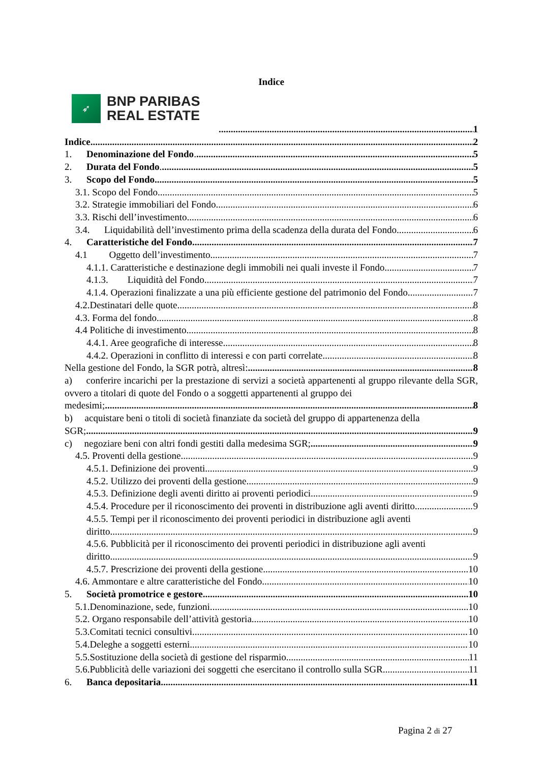Indice
➶
BNP PARIBAS
REAL ESTATE
1
Indice 2
1. Denominazione del Fondo. 5
2. Durata del Fondo. 5
3. Scopo del Fondo. 5
3.1. Scopo del Fondo. 5
3.2. Strategie immobiliari del Fondo. 6
3.3. Rischi dell’investimento. 6
3.4. Liquidabilità dell’investimento prima della scadenza della durata del Fondo. 6
4. Caratteristiche del Fondo. 7
4.1 Oggetto dell’investimento. 7
4.1.1. Caratteristiche e destinazione degli immobili nei quali investe il Fondo. 7
4.1.3. Liquidità del Fondo. 7
4.1.4. Operazioni finalizzate a una più efficiente gestione del patrimonio del Fondo. 7
4.2.Destinatari delle quote. 8
4.3. Forma del fondo 8
4.4 Politiche di investimento. 8
4.4.1. Aree geografiche di interesse. 8
4.4.2. Operazioni in conflitto di interessi e con parti correlate. 8
Nella gestione del Fondo, la SGR potrà, altresì: 8
a) conferire incarichi per la prestazione di servizi a società appartenenti al gruppo rilevante della SGR, ovvero a titolari di quote del Fondo o a soggetti appartenenti al gruppo dei
medesimi; 8
b) acquistare beni o titoli di società finanziate da società del gruppo di appartenenza della
SGR; 9
c) negoziare beni con altri fondi gestiti dalla medesima SGR; 9
4.5. Proventi della gestione. 9
4.5.1. Definizione dei proventi. 9
4.5.2. Utilizzo dei proventi della gestione. 9
4.5.3. Definizione degli aventi diritto ai proventi periodici. 9
4.5.4. Procedure per il riconoscimento dei proventi in distribuzione agli aventi diritto. 9
4.5.5. Tempi per il riconoscimento dei proventi periodici in distribuzione agli aventi
diritto. 9
4.5.6. Pubblicità per il riconoscimento dei proventi periodici in distribuzione agli aventi
diritto. 9
4.5.7. Prescrizione dei proventi della gestione. 10
4.6. Ammontare e altre caratteristiche del Fondo. 10
5. Società promotrice e gestore 10
5.1.Denominazione, sede, funzioni. 10
5.2. Organo responsabile dell’attività gestoria. 10
5.3.Comitati tecnici consultivi. 10
5.4.Deleghe a soggetti esterni. 10
5.5.Sostituzione della società di gestione del risparmio. 11
5.6.Pubblicità delle variazioni dei soggetti che esercitano il controllo sulla SGR. 11
6. Banca depositaria 11
Pagina 2 di 27